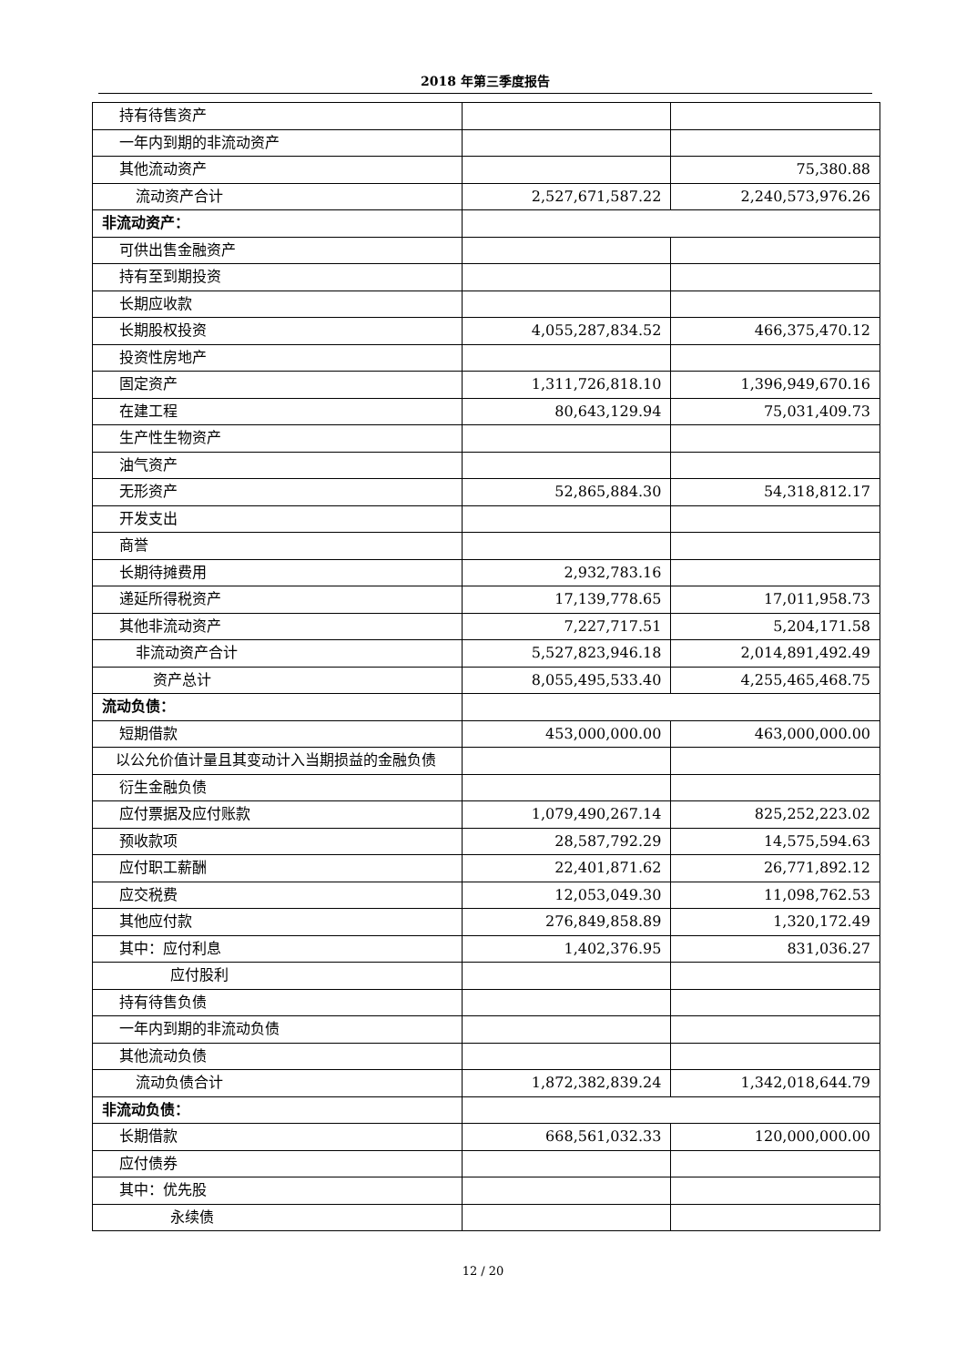2018 年第三季度报告
| 持有待售资产 | | |
| 一年内到期的非流动资产 | | |
| 其他流动资产 | | 75,380.88 |
| 流动资产合计 | 2,527,671,587.22 | 2,240,573,976.26 |
| 非流动资产： | | |
| 可供出售金融资产 | | |
| 持有至到期投资 | | |
| 长期应收款 | | |
| 长期股权投资 | 4,055,287,834.52 | 466,375,470.12 |
| 投资性房地产 | | |
| 固定资产 | 1,311,726,818.10 | 1,396,949,670.16 |
| 在建工程 | 80,643,129.94 | 75,031,409.73 |
| 生产性生物资产 | | |
| 油气资产 | | |
| 无形资产 | 52,865,884.30 | 54,318,812.17 |
| 开发支出 | | |
| 商誉 | | |
| 长期待摊费用 | 2,932,783.16 | |
| 递延所得税资产 | 17,139,778.65 | 17,011,958.73 |
| 其他非流动资产 | 7,227,717.51 | 5,204,171.58 |
| 非流动资产合计 | 5,527,823,946.18 | 2,014,891,492.49 |
| 资产总计 | 8,055,495,533.40 | 4,255,465,468.75 |
| 流动负债： | | |
| 短期借款 | 453,000,000.00 | 463,000,000.00 |
| 以公允价值计量且其变动计入当期损益的金融负债 | | |
| 衍生金融负债 | | |
| 应付票据及应付账款 | 1,079,490,267.14 | 825,252,223.02 |
| 预收款项 | 28,587,792.29 | 14,575,594.63 |
| 应付职工薪酬 | 22,401,871.62 | 26,771,892.12 |
| 应交税费 | 12,053,049.30 | 11,098,762.53 |
| 其他应付款 | 276,849,858.89 | 1,320,172.49 |
| 其中：应付利息 | 1,402,376.95 | 831,036.27 |
| 应付股利 | | |
| 持有待售负债 | | |
| 一年内到期的非流动负债 | | |
| 其他流动负债 | | |
| 流动负债合计 | 1,872,382,839.24 | 1,342,018,644.79 |
| 非流动负债： | | |
| 长期借款 | 668,561,032.33 | 120,000,000.00 |
| 应付债券 | | |
| 其中：优先股 | | |
| 永续债 | | |
12 / 20